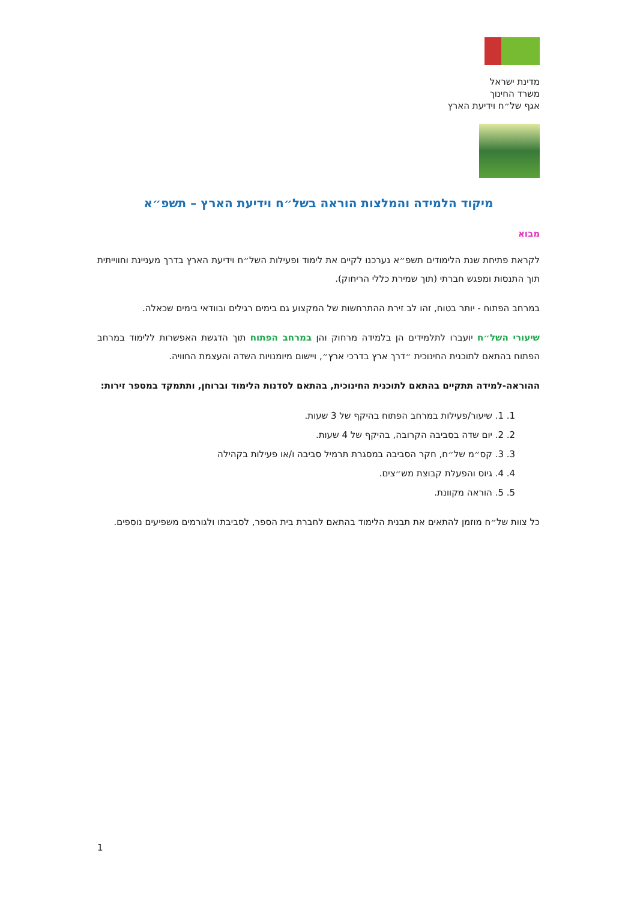מדינת ישראל
משרד החינוך
אגף של״ח וידיעת הארץ
מיקוד הלמידה והמלצות הוראה בשל״ח וידיעת הארץ – תשפ״א
מבוא
לקראת פתיחת שנת הלימודים תשפ״א נערכנו לקיים את לימוד ופעילות השל״ח וידיעת הארץ בדרך מעניינת וחווייתית תוך התנסות ומפגש חברתי (תוך שמירת כללי הריחוק).
במרחב הפתוח - יותר בטוח, זהו לב זירת ההתרחשות של המקצוע גם בימים רגילים ובוודאי בימים שכאלה.
שיעורי השל״ח יועברו לתלמידים הן בלמידה מרחוק והן במרחב הפתוח תוך הדגשת האפשרות ללימוד במרחב הפתוח בהתאם לתוכנית החינוכית ״דרך ארץ בדרכי ארץ״, ויישום מיומנויות השדה והעצמת החוויה.
ההוראה-למידה תתקיים בהתאם לתוכנית החינוכית, בהתאם לסדנות הלימוד וברוחן, ותתמקד במספר זירות:
1. 1. שיעור/פעילות במרחב הפתוח בהיקף של 3 שעות.
2. 2. יום שדה בסביבה הקרובה, בהיקף של 4 שעות.
3. 3. קס״מ של״ח, חקר הסביבה במסגרת תרמיל סביבה ו/או פעילות בקהילה
4. 4. גיוס והפעלת קבוצת מש״צים.
5. 5. הוראה מקוונת.
כל צוות של״ח מוזמן להתאים את תבנית הלימוד בהתאם לחברת בית הספר, לסביבתו ולגורמים משפיעים נוספים.
1